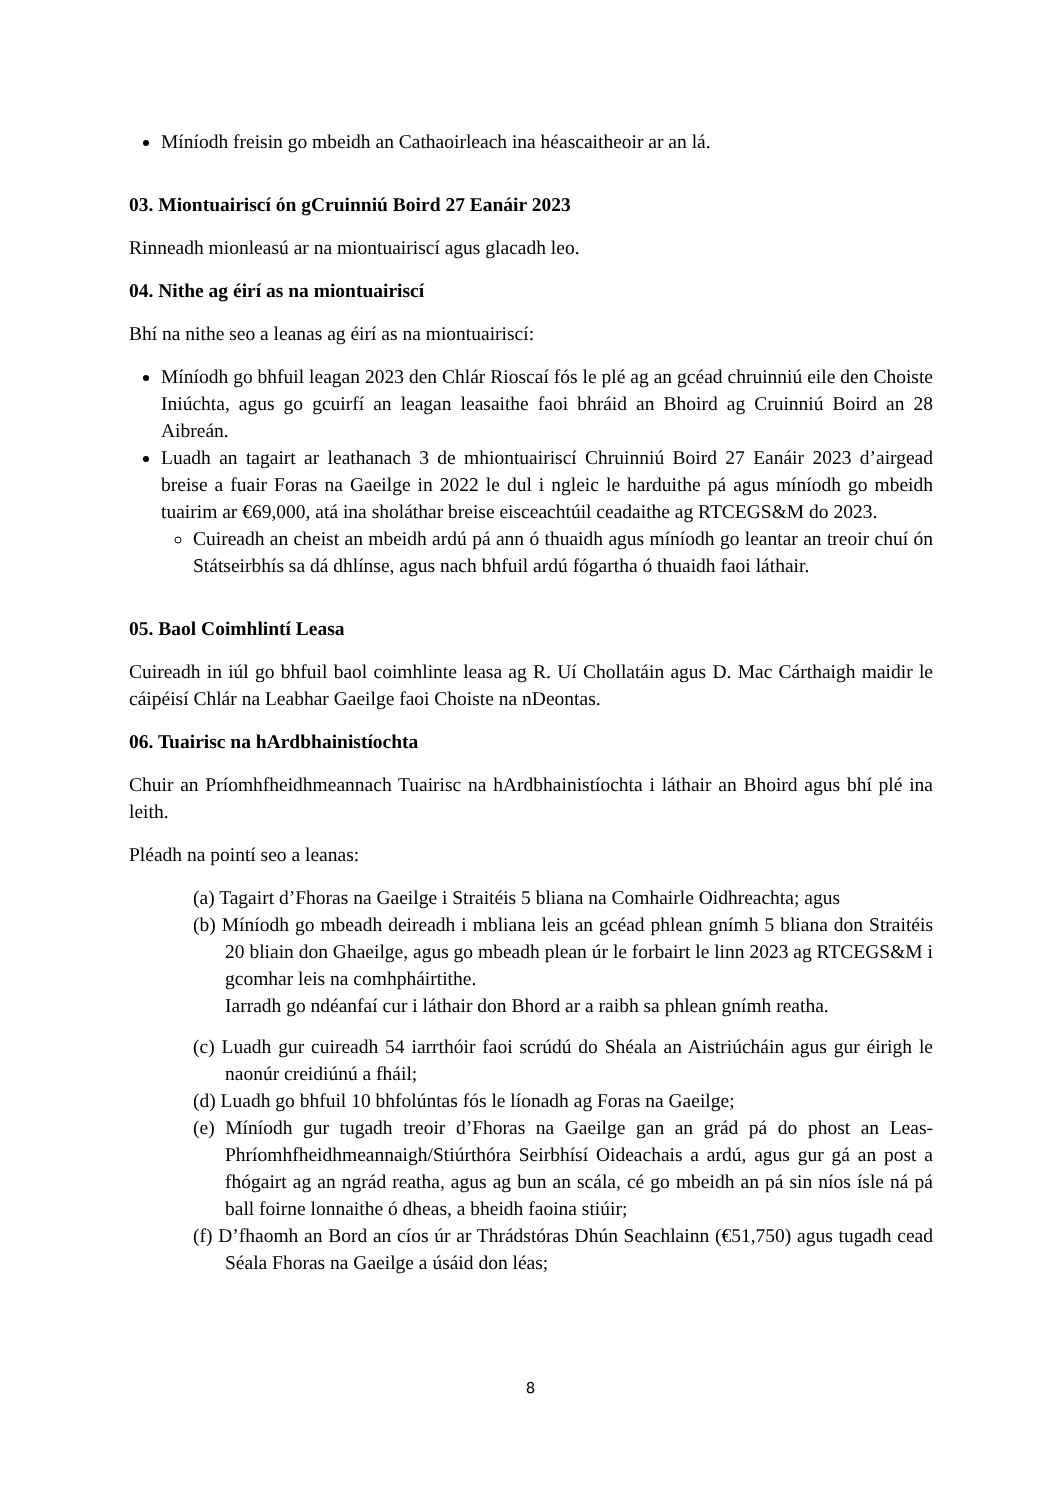Míníodh freisin go mbeidh an Cathaoirleach ina héascaitheoir ar an lá.
03. Miontuairiscí ón gCruinniú Boird 27 Eanáir 2023
Rinneadh mionleasú ar na miontuairiscí agus glacadh leo.
04. Nithe ag éirí as na miontuairiscí
Bhí na nithe seo a leanas ag éirí as na miontuairiscí:
Míníodh go bhfuil leagan 2023 den Chlár Rioscaí fós le plé ag an gcéad chruinniú eile den Choiste Iniúchta, agus go gcuirfí an leagan leasaithe faoi bhráid an Bhoird ag Cruinniú Boird an 28 Aibreán.
Luadh an tagairt ar leathanach 3 de mhiontuairiscí Chruinniú Boird 27 Eanáir 2023 d’airgead breise a fuair Foras na Gaeilge in 2022 le dul i ngleic le harduithe pá agus míníodh go mbeidh tuairim ar €69,000, atá ina sholáthar breise eisceachtúil ceadaithe ag RTCEGS&M do 2023.
Cuireadh an cheist an mbeidh ardú pá ann ó thuaidh agus míníodh go leantar an treoir chuí ón Státseirbhís sa dá dhlínse, agus nach bhfuil ardú fógartha ó thuaidh faoi láthair.
05. Baol Coimhlintí Leasa
Cuireadh in iúl go bhfuil baol coimhlinte leasa ag R. Uí Chollatáin agus D. Mac Cárthaigh maidir le cáipéisí Chlár na Leabhar Gaeilge faoi Choiste na nDeontas.
06. Tuairisc na hArdbhainistíochta
Chuir an Príomhfheidhmeannach Tuairisc na hArdbhainistíochta i láthair an Bhoird agus bhí plé ina leith.
Pléadh na pointí seo a leanas:
(a) Tagairt d’Fhoras na Gaeilge i Straitéis 5 bliana na Comhairle Oidhreachta; agus
(b) Míníodh go mbeadh deireadh i mbliana leis an gcéad phlean gnímh 5 bliana don Straitéis 20 bliain don Ghaeilge, agus go mbeadh plean úr le forbairt le linn 2023 ag RTCEGS&M i gcomhar leis na comhpháirtithe.
Iarradh go ndéanfaí cur i láthair don Bhord ar a raibh sa phlean gnímh reatha.
(c) Luadh gur cuireadh 54 iarrthóir faoi scrúdú do Shéala an Aistriúcháin agus gur éirigh le naonúr creidiúnú a fháil;
(d) Luadh go bhfuil 10 bhfolúntas fós le líonadh ag Foras na Gaeilge;
(e) Míníodh gur tugadh treoir d’Fhoras na Gaeilge gan an grád pá do phost an Leas-Phríomhfheidhmeannaigh/Stiúrthóra Seirbhísí Oideachais a ardú, agus gur gá an post a fhógairt ag an ngrád reatha, agus ag bun an scála, cé go mbeidh an pá sin níos ísle ná pá ball foirne lonnaithe ó dheas, a bheidh faoina stiúir;
(f) D’fhaomh an Bord an cíos úr ar Thrádstóras Dhún Seachlainn (€51,750) agus tugadh cead Séala Fhoras na Gaeilge a úsáid don léas;
8